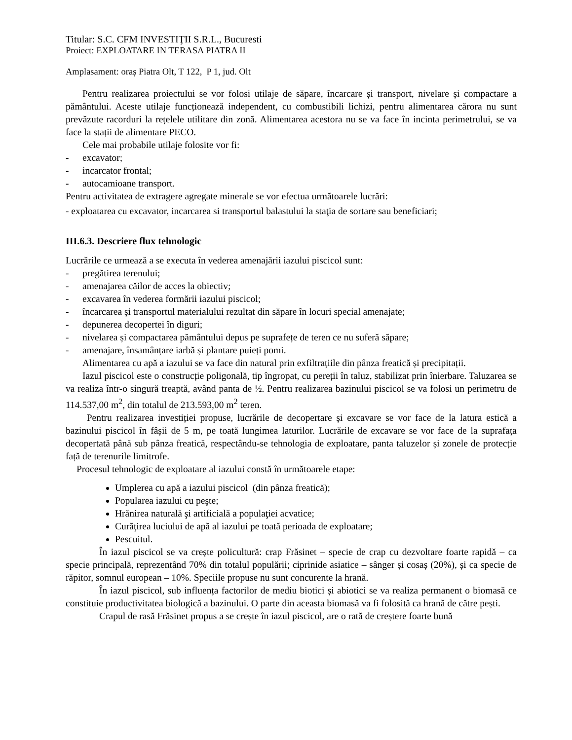Titular: S.C. CFM INVESTIŢII S.R.L., Bucuresti
Proiect: EXPLOATARE IN TERASA PIATRA II
Amplasament: oraș Piatra Olt, T 122, P 1, jud. Olt
Pentru realizarea proiectului se vor folosi utilaje de săpare, încarcare și transport, nivelare și compactare a pământului. Aceste utilaje funcționează independent, cu combustibili lichizi, pentru alimentarea cărora nu sunt prevăzute racorduri la rețelele utilitare din zonă. Alimentarea acestora nu se va face în incinta perimetrului, se va face la stații de alimentare PECO.
Cele mai probabile utilaje folosite vor fi:
- excavator;
- incarcator frontal;
- autocamioane transport.
Pentru activitatea de extragere agregate minerale se vor efectua următoarele lucrări:
- exploatarea cu excavator, incarcarea si transportul balastului la staţia de sortare sau beneficiari;
III.6.3. Descriere flux tehnologic
Lucrările ce urmează a se executa în vederea amenajării iazului piscicol sunt:
- pregătirea terenului;
- amenajarea căilor de acces la obiectiv;
- excavarea în vederea formării iazului piscicol;
- încarcarea și transportul materialului rezultat din săpare în locuri special amenajate;
- depunerea decopertei în diguri;
- nivelarea și compactarea pământului depus pe suprafețe de teren ce nu suferă săpare;
- amenajare, însamânțare iarbă și plantare puieți pomi.
Alimentarea cu apă a iazului se va face din natural prin exfiltrațiile din pânza freatică și precipitații.
Iazul piscicol este o construcție poligonală, tip îngropat, cu pereții în taluz, stabilizat prin înierbare. Taluzarea se va realiza într-o singură treaptă, având panta de ½. Pentru realizarea bazinului piscicol se va folosi un perimetru de 114.537,00 m<sup>2</sup>, din totalul de 213.593,00 m<sup>2</sup> teren.
Pentru realizarea investiției propuse, lucrările de decopertare și excavare se vor face de la latura estică a bazinului piscicol în fâșii de 5 m, pe toată lungimea laturilor. Lucrările de excavare se vor face de la suprafața decopertată până sub pânza freatică, respectându-se tehnologia de exploatare, panta taluzelor și zonele de protecție față de terenurile limitrofe.
Procesul tehnologic de exploatare al iazului constă în următoarele etape:
Umplerea cu apă a iazului piscicol (din pânza freatică);
Popularea iazului cu peşte;
Hrănirea naturală şi artificială a populaţiei acvatice;
Curăţirea luciului de apă al iazului pe toată perioada de exploatare;
Pescuitul.
În iazul piscicol se va crește policultură: crap Frăsinet – specie de crap cu dezvoltare foarte rapidă – ca specie principală, reprezentând 70% din totalul populării; ciprinide asiatice – sânger și cosaș (20%), și ca specie de răpitor, somnul european – 10%. Speciile propuse nu sunt concurente la hrană.
În iazul piscicol, sub influența factorilor de mediu biotici și abiotici se va realiza permanent o biomasă ce constituie productivitatea biologică a bazinului. O parte din aceasta biomasă va fi folosită ca hrană de către pești.
Crapul de rasă Frăsinet propus a se crește în iazul piscicol, are o rată de creștere foarte bună